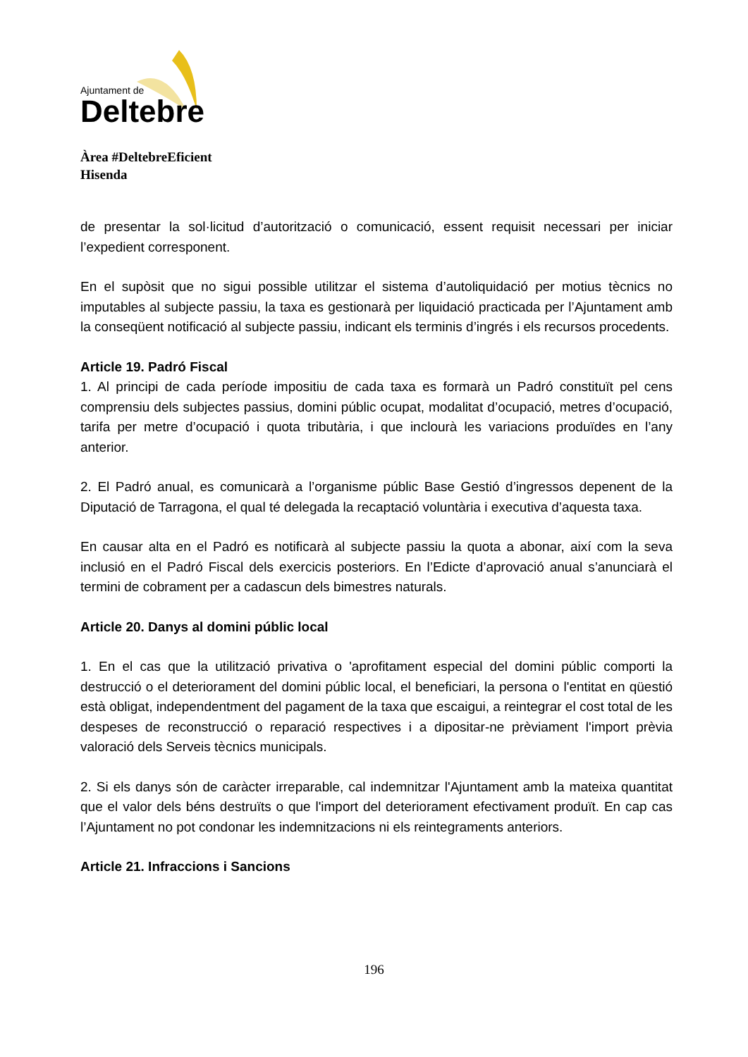Ajuntament de
Deltebre
Àrea #DeltebreEficient
Hisenda
de presentar la sol·licitud d’autorització o comunicació, essent requisit necessari per iniciar l’expedient corresponent.
En el supòsit que no sigui possible utilitzar el sistema d’autoliquidació per motius tècnics no imputables al subjecte passiu, la taxa es gestionarà per liquidació practicada per l’Ajuntament amb la conseqüent notificació al subjecte passiu, indicant els terminis d’ingrés i els recursos procedents.
Article 19. Padró Fiscal
1. Al principi de cada període impositiu de cada taxa es formarà un Padró constituït pel cens comprensiu dels subjectes passius, domini públic ocupat, modalitat d’ocupació, metres d’ocupació, tarifa per metre d’ocupació i quota tributària, i que inclourà les variacions produïdes en l’any anterior.
2. El Padró anual, es comunicarà a l’organisme públic Base Gestió d’ingressos depenent de la Diputació de Tarragona, el qual té delegada la recaptació voluntària i executiva d’aquesta taxa.
En causar alta en el Padró es notificarà al subjecte passiu la quota a abonar, així com la seva inclusió en el Padró Fiscal dels exercicis posteriors. En l’Edicte d’aprovació anual s’anunciarà el termini de cobrament per a cadascun dels bimestres naturals.
Article 20. Danys al domini públic local
1. En el cas que la utilització privativa o 'aprofitament especial del domini públic comporti la destrucció o el deteriorament del domini públic local, el beneficiari, la persona o l'entitat en qüestió està obligat, independentment del pagament de la taxa que escaigui, a reintegrar el cost total de les despeses de reconstrucció o reparació respectives i a dipositar-ne prèviament l'import prèvia valoració dels Serveis tècnics municipals.
2. Si els danys són de caràcter irreparable, cal indemnitzar l'Ajuntament amb la mateixa quantitat que el valor dels béns destruïts o que l'import del deteriorament efectivament produït. En cap cas l’Ajuntament no pot condonar les indemnitzacions ni els reintegraments anteriors.
Article 21. Infraccions i Sancions
196